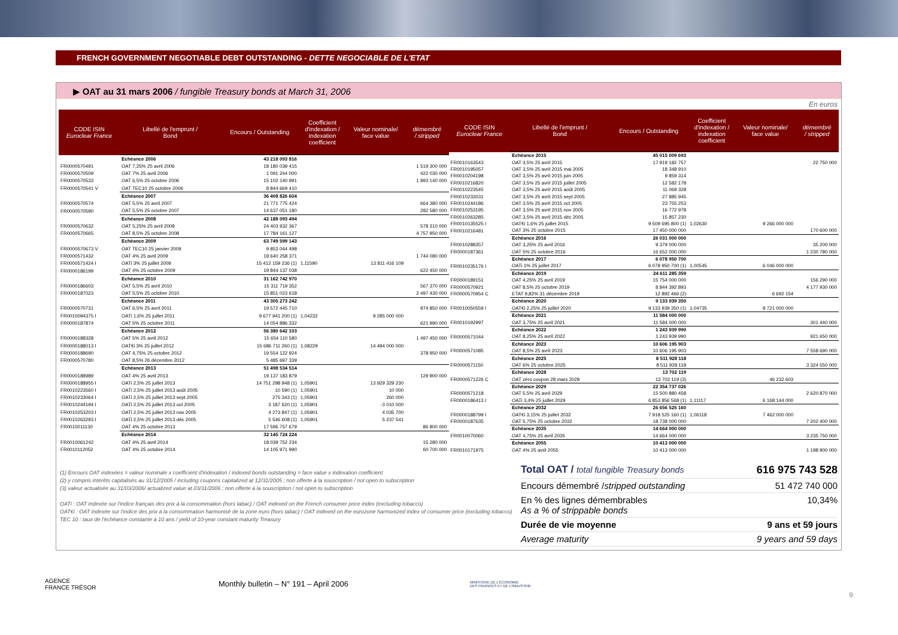FRENCH GOVERNMENT NEGOTIABLE DEBT OUTSTANDING - DETTE NEGOCIABLE DE L'ETAT
▶ OAT au 31 mars 2006 / fungible Treasury bonds at March 31, 2006
En euros
| CODE ISIN Euroclear France | Libellé de l'emprunt / Bond | Encours / Outstanding | Coefficient d'indexation / indexation coefficient | Valeur nominale/ face value | démembré / stripped |
| --- | --- | --- | --- | --- | --- |
| | Echéance 2006 | 43 218 093 816 | | | |
| FR0000570491 | OAT 7,25% 25 avril 2006 | 18 180 039 415 | | | 1 519 300 000 |
| FR0000570509 | OAT 7% 25 avril 2006 | 1 091 244 000 | | | 422 030 000 |
| FR0000570533 | OAT 6,5% 25 octobre 2006 | 15 102 140 991 | | | 1 893 140 000 |
| FR0000570541 V | OAT TEC10 25 octobre 2006 | 8 844 669 410 | | | |
| | Echéance 2007 | 36 408 826 604 | | | |
| FR0000570574 | OAT 5,5% 25 avril 2007 | 21 771 775 424 | | | 664 380 000 |
| FR0000570590 | OAT 5,5% 25 octobre 2007 | 14 637 051 180 | | | 282 580 000 |
| | Echéance 2008 | 42 188 093 494 | | | |
| FR0000570632 | OAT 5,25% 25 avril 2008 | 24 403 932 367 | | | 578 310 000 |
| FR0000570665 | OAT 8,5% 25 octobre 2008 | 17 784 161 127 | | | 4 757 950 000 |
| | Echéance 2009 | 63 749 599 143 | | | |
| FR0000570673 V | OAT TEC10 25 janvier 2009 | 9 853 044 498 | | | |
| FR0000571432 | OAT 4% 25 avril 2009 | 18 640 258 371 | | | 1 744 080 000 |
| FR0000571424 I | OATi 3% 25 juillet 2009 | 15 412 159 236 (1) | 1,11590 | 13 811 416 109 | |
| FR0000186199 | OAT 4% 25 octobre 2009 | 19 844 137 038 | | | 622 450 000 |
| | Echéance 2010 | 31 162 742 970 | | | |
| FR0000186603 | OAT 5,5% 25 avril 2010 | 15 311 719 352 | | | 567 370 000 |
| FR0000187023 | OAT 5,5% 25 octobre 2010 | 15 851 023 618 | | | 2 497 430 000 |
| | Echéance 2011 | 43 305 273 242 | | | |
| FR0000570731 | OAT 6,5% 25 avril 2011 | 19 572 445 710 | | | 974 850 000 |
| FR0010094375 I | OATi 1,6% 25 juillet 2011 | 9 677 941 200 (1) | 1,04232 | 9 285 000 000 | |
| FR0000187874 | OAT 5% 25 octobre 2011 | 14 054 886 332 | | | 621 990 000 |
| | Echéance 2012 | 56 380 642 103 | | | |
| FR0000188328 | OAT 5% 25 avril 2012 | 15 654 110 580 | | | 1 497 450 000 |
| FR0000188013 I | OAT€i 3% 25 juillet 2012 | 15 686 711 260 (1) | 1,08229 | 14 494 000 000 | |
| FR0000188690 | OAT 4,75% 25 octobre 2012 | 19 554 122 924 | | | 378 950 000 |
| FR0000570780 | OAT 8,5% 26 décembre 2012 | 5 485 697 339 | | | |
| | Echéance 2013 | 51 498 534 514 | | | |
| FR0000188989 | OAT 4% 25 avril 2013 | 19 137 183 879 | | | 129 900 000 |
| FR0000188955 I | OATi 2,5% 25 juillet 2013 | 14 751 298 948 (1) | 1,05901 | 13 929 329 230 | |
| FR0010223560 I | OATi 2,5% 25 juillet 2013 août 2005 | 10 590 (1) | 1,05901 | 10 000 | |
| FR0010233064 I | OATi 2,5% 25 juillet 2013 sept 2005 | 275 343 (1) | 1,05901 | 260 000 | |
| FR0010244194 I | OATi 2,5% 25 juillet 2013 oct 2005 | 3 187 620 (1) | 1,05901 | -3 010 000 | |
| FR0010253203 I | OATi 2,5% 25 juillet 2013 nov 2005 | 4 273 847 (1) | 1,05901 | 4 035 700 | |
| FR0010263293 I | OATi 2,5% 25 juillet 2013 déc 2005 | 5 546 608 (1) | 1,05901 | 5 237 541 | |
| FR0010011130 | OAT 4% 25 octobre 2013 | 17 596 757 679 | | | 86 800 000 |
| | Echéance 2014 | 32 145 724 224 | | | |
| FR0010061242 | OAT 4% 25 avril 2014 | 18 039 752 234 | | | 15 280 000 |
| FR0010112052 | OAT 4% 25 octobre 2014 | 14 105 971 990 | | | 60 700 000 |
| CODE ISIN Euroclear France | Libellé de l'emprunt / Bond | Encours / Outstanding | Coefficient d'indexation / indexation coefficient | Valeur nominale/ face value | démembré / stripped |
| --- | --- | --- | --- | --- | --- |
| | Echéance 2015 | 45 015 009 693 | | | |
| FR0010163543 | OAT 3,5% 25 avril 2015 | 17 919 182 757 | | | 22 750 000 |
| FR0010195057 | OAT 3,5% 25 avril 2015 mai 2005 | 18 348 910 | | | |
| FR0010204198 | OAT 3,5% 25 avril 2015 juin 2005 | 9 859 314 | | | |
| FR0010216820 | OAT 3,5% 25 avril 2015 juillet 2005 | 12 582 178 | | | |
| FR0010223545 | OAT 3,5% 25 avril 2015 août 2005 | 11 069 328 | | | |
| FR0010233031 | OAT 3,5% 25 avril 2015 sept 2005 | 27 885 945 | | | |
| FR0010244186 | OAT 3,5% 25 avril 2015 oct 2005 | 23 755 253 | | | |
| FR0010253195 | OAT 3,5% 25 avril 2015 nov 2005 | 16 772 978 | | | |
| FR0010263285 | OAT 3,5% 25 avril 2015 déc 2005 | 15 857 230 | | | |
| FR0010135525 I | OAT€i 1,6% 25 juillet 2015 | 9 509 695 800 (1) | 1,02630 | 9 266 000 000 | |
| FR0010216481 | OAT 3% 25 octobre 2015 | 17 450 000 000 | | | 170 600 000 |
| | Echéance 2016 | 26 031 000 000 | | | |
| FR0010288357 | OAT 3,25% 25 avril 2016 | 9 379 000 000 | | | 35 200 000 |
| FR0000187361 | OAT 5% 25 octobre 2016 | 16 652 000 000 | | | 1 230 780 000 |
| | Echéance 2017 | 6 078 950 700 | | | |
| FR0010235176 I | OATi 1% 25 juillet 2017 | 6 078 950 700 (1) | 1,00545 | 6 046 000 000 | |
| | Echéance 2019 | 24 611 285 359 | | | |
| FR0000189151 | OAT 4,25% 25 avril 2019 | 15 754 000 000 | | | 156 290 000 |
| FR0000570921 | OAT 8,5% 25 octobre 2019 | 8 844 392 893 | | | 4 177 930 000 |
| FR0000570954 C | ETAT 9,82% 31 décembre 2019 | 12 892 466 (2) | | 6 692 154 | |
| | Echéance 2020 | 9 133 939 350 | | | |
| FR0010050559 I | OAT€i 2,25% 25 juillet 2020 | 9 133 939 350 (1) | 1,04735 | 8 721 000 000 | |
| | Echéance 2021 | 11 584 000 000 | | | |
| FR0010192997 | OAT 3,75% 25 avril 2021 | 11 584 000 000 | | | 301 440 000 |
| | Echéance 2022 | 1 243 939 990 | | | |
| FR0000571044 | OAT 8,25% 25 avril 2022 | 1 243 939 990 | | | 921 650 000 |
| | Echéance 2023 | 10 606 195 903 | | | |
| FR0000571085 | OAT 8,5% 25 avril 2023 | 10 606 195 903 | | | 7 558 690 000 |
| | Echéance 2025 | 8 511 928 118 | | | |
| FR0000571150 | OAT 6% 25 octobre 2025 | 8 511 928 118 | | | 3 324 550 000 |
| | Echéance 2028 | 13 702 119 | | | |
| FR0000571226 C | OAT zéro coupon 28 mars 2028 | 13 702 119 (3) | | 46 232 603 | |
| | Echéance 2029 | 22 354 737 026 | | | |
| FR0000571218 | OAT 5,5% 25 avril 2029 | 15 500 880 458 | | | 2 620 870 000 |
| FR0000186413 I | OATi 3,4% 25 juillet 2029 | 6 853 856 568 (1) | 1,11117 | 6 168 144 000 | |
| | Echéance 2032 | 26 656 525 160 | | | |
| FR0000188799 I | OAT€i 3,15% 25 juillet 2032 | 7 918 525 160 (1) | 1,06118 | 7 462 000 000 | |
| FR0000187635 | OAT 5,75% 25 octobre 2032 | 18 738 000 000 | | | 7 202 400 000 |
| | Echéance 2035 | 14 664 000 000 | | | |
| FR0010070060 | OAT 4,75% 25 avril 2035 | 14 664 000 000 | | | 3 235 750 000 |
| | Echéance 2055 | 10 413 000 000 | | | |
| FR0010171975 | OAT 4% 25 avril 2055 | 10 413 000 000 | | | 1 198 900 000 |
(1) Encours OAT indexées = valeur nominale x coefficient d'indexation / indexed bonds outstanding = face value x indexation coefficient
(2) y compris intérêts capitalisés au 31/12/2005 / including coupons capitalized at 12/31/2005 ; non offerte à la souscription / not open to subscription
(3) valeur actualisée au 31/03/2006/ actualized value at 03/31/2006 ; non offerte à la souscription / not open to subscription
OATi : OAT indexée sur l'indice français des prix à la consommation (hors tabac) / OAT indexed on the French consumer price index (excluding tobacco)
OAT€i : OAT indexée sur l'indice des prix à la consommation harmonisé de la zone euro (hors tabac) / OAT indexed on the eurozone harmonized index of consumer price (excluding tobacco)
TEC 10 : taux de l'échéance constante à 10 ans / yield of 10-year constant maturity Treasury
Total OAT / total fungible Treasury bonds 616 975 743 528
Encours démembré /stripped outstanding 51 472 740 000
En % des lignes démembrables
As a % of strippable bonds 10,34%
Durée de vie moyenne 9 ans et 59 jours
Average maturity 9 years and 59 days
AGENCE
FRANCE TRÉSOR Monthly bulletin – N° 191 – April 2006 MINISTÈRE DE L'ÉCONOMIE
DES FINANCES ET DE L'INDUSTRIE
9